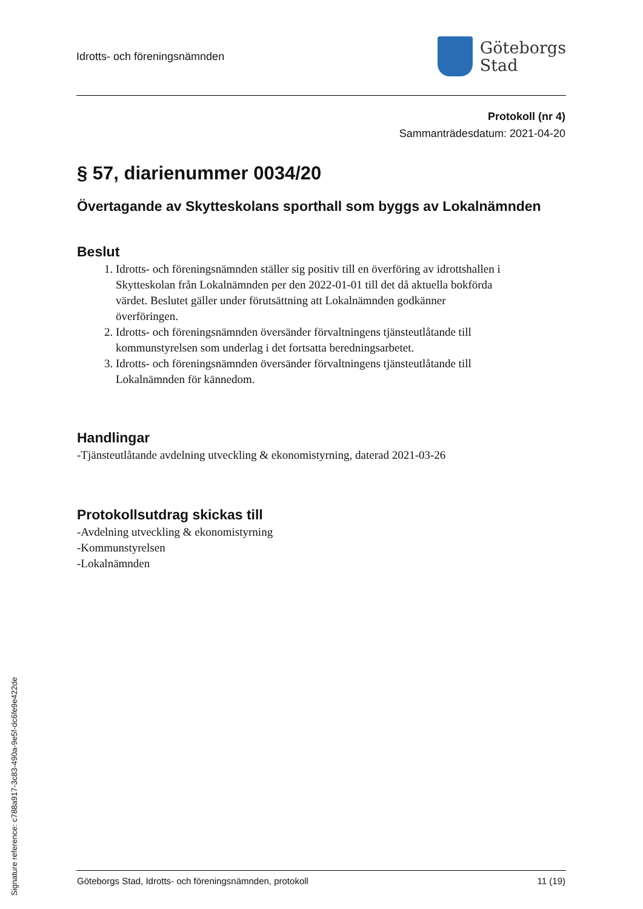Idrotts- och föreningsnämnden
Göteborgs
Stad
Protokoll (nr 4)
Sammanträdesdatum: 2021-04-20
§ 57, diarienummer 0034/20
Övertagande av Skytteskolans sporthall som byggs av Lokalnämnden
Beslut
1. Idrotts- och föreningsnämnden ställer sig positiv till en överföring av idrottshallen i Skytteskolan från Lokalnämnden per den 2022-01-01 till det då aktuella bokförda värdet. Beslutet gäller under förutsättning att Lokalnämnden godkänner överföringen.
2. Idrotts- och föreningsnämnden översänder förvaltningens tjänsteutlåtande till kommunstyrelsen som underlag i det fortsatta beredningsarbetet.
3. Idrotts- och föreningsnämnden översänder förvaltningens tjänsteutlåtande till Lokalnämnden för kännedom.
Handlingar
-Tjänsteutlåtande avdelning utveckling & ekonomistyrning, daterad 2021-03-26
Protokollsutdrag skickas till
-Avdelning utveckling & ekonomistyrning
-Kommunstyrelsen
-Lokalnämnden
Göteborgs Stad, Idrotts- och föreningsnämnden, protokoll 11 (19)
Signature reference: c788a917-3c83-490a-9e5f-dc6fe9e422de